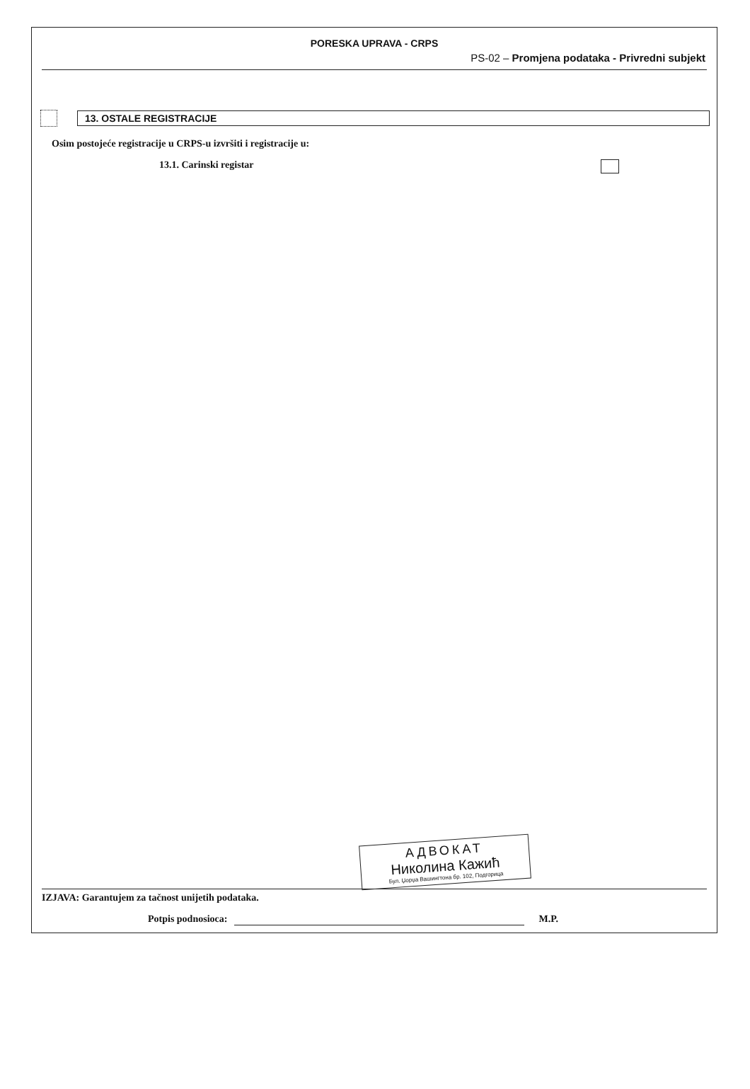PORESKA UPRAVA - CRPS
PS-02 – Promjena podataka - Privredni subjekt
13. OSTALE REGISTRACIJE
Osim postojeće registracije u CRPS-u izvršiti i registracije u:
13.1. Carinski registar
АДВОКАТ
Николина Кажић
Бул. Џорџа Вашингтона бр. 102, Подгорица
IZJAVA: Garantujem za tačnost unijetih podataka.
Potpis podnosioca: M.P.